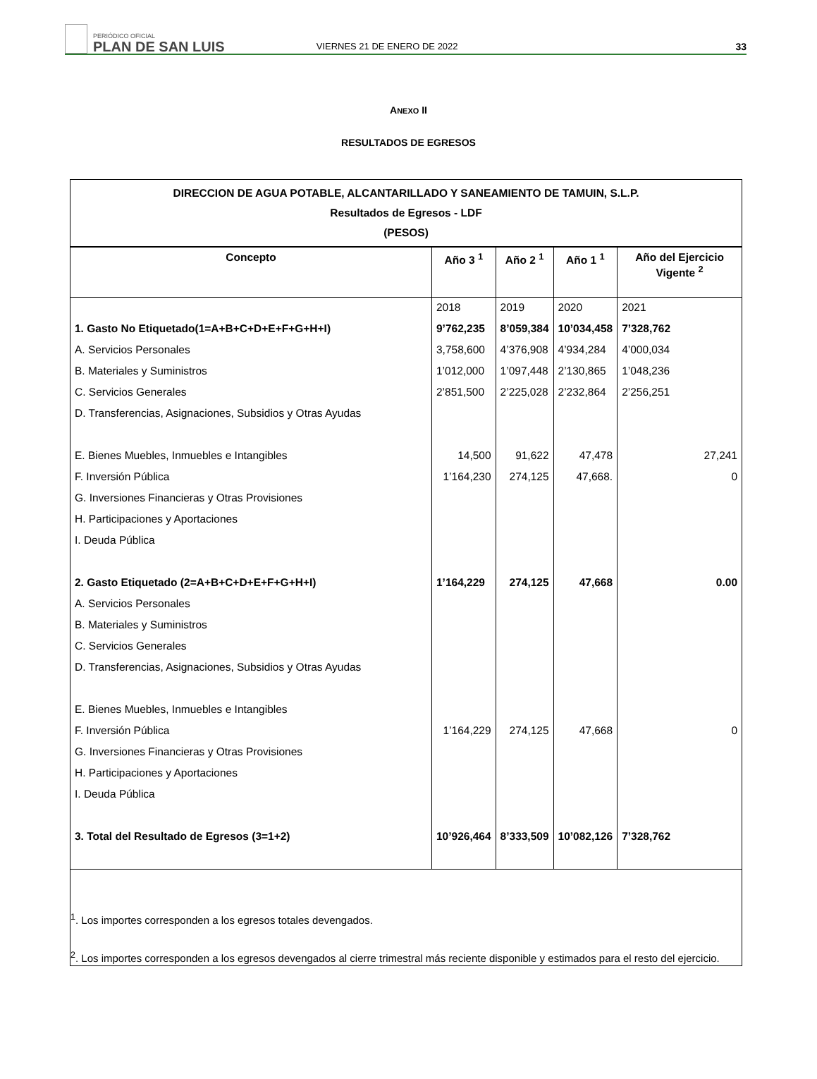PERIÓDICO OFICIAL
PLAN DE SAN LUIS
VIERNES 21 DE ENERO DE 2022
33
ANEXO II
RESULTADOS DE EGRESOS
| DIRECCION DE AGUA POTABLE, ALCANTARILLADO Y SANEAMIENTO DE TAMUIN, S.L.P. Resultados de Egresos - LDF (PESOS) | | | | |
| Concepto | Año 3 <sup>1</sup> | Año 2 <sup>1</sup> | Año 1 <sup>1</sup> | Año del Ejercicio Vigente <sup>2</sup> |
| | 2018 | 2019 | 2020 | 2021 |
| 1. Gasto No Etiquetado(1=A+B+C+D+E+F+G+H+I) | 9’762,235 | 8’059,384 | 10’034,458 | 7’328,762 |
| A. Servicios Personales | 3,758,600 | 4’376,908 | 4’934,284 | 4’000,034 |
| B. Materiales y Suministros | 1’012,000 | 1’097,448 | 2’130,865 | 1’048,236 |
| C. Servicios Generales | 2’851,500 | 2’225,028 | 2’232,864 | 2’256,251 |
| D. Transferencias, Asignaciones, Subsidios y Otras Ayudas | | | | |
| E. Bienes Muebles, Inmuebles e Intangibles | 14,500 | 91,622 | 47,478 | 27,241 |
| F. Inversión Pública | 1’164,230 | 274,125 | 47,668. | 0 |
| G. Inversiones Financieras y Otras Provisiones | | | | |
| H. Participaciones y Aportaciones | | | | |
| I. Deuda Pública | | | | |
| 2. Gasto Etiquetado (2=A+B+C+D+E+F+G+H+I) | 1’164,229 | 274,125 | 47,668 | 0.00 |
| A. Servicios Personales | | | | |
| B. Materiales y Suministros | | | | |
| C. Servicios Generales | | | | |
| D. Transferencias, Asignaciones, Subsidios y Otras Ayudas | | | | |
| E. Bienes Muebles, Inmuebles e Intangibles | | | | |
| F. Inversión Pública | 1’164,229 | 274,125 | 47,668 | 0 |
| G. Inversiones Financieras y Otras Provisiones | | | | |
| H. Participaciones y Aportaciones | | | | |
| I. Deuda Pública | | | | |
| 3. Total del Resultado de Egresos (3=1+2) | 10’926,464 | 8’333,509 | 10’082,126 | 7’328,762 |
| <sup>1</sup>. Los importes corresponden a los egresos totales devengados. <sup>2</sup>. Los importes corresponden a los egresos devengados al cierre trimestral más reciente disponible y estimados para el resto del ejercicio. | | | | |